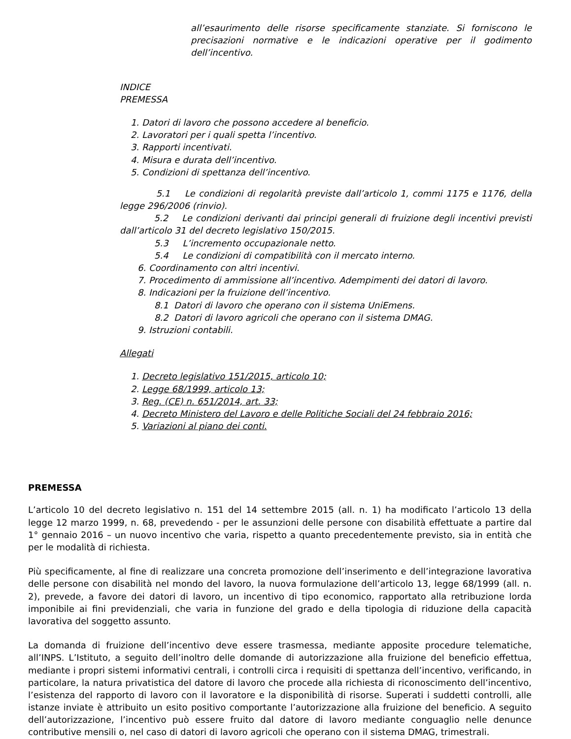all’esaurimento delle risorse specificamente stanziate. Si forniscono le precisazioni normative e le indicazioni operative per il godimento dell’incentivo.
INDICE
PREMESSA
1. Datori di lavoro che possono accedere al beneficio.
2. Lavoratori per i quali spetta l’incentivo.
3. Rapporti incentivati.
4. Misura e durata dell’incentivo.
5. Condizioni di spettanza dell’incentivo.
5.1 Le condizioni di regolarità previste dall’articolo 1, commi 1175 e 1176, della legge 296/2006 (rinvio).
5.2 Le condizioni derivanti dai principi generali di fruizione degli incentivi previsti dall’articolo 31 del decreto legislativo 150/2015.
5.3 L’incremento occupazionale netto.
5.4 Le condizioni di compatibilità con il mercato interno.
6. Coordinamento con altri incentivi.
7. Procedimento di ammissione all’incentivo. Adempimenti dei datori di lavoro.
8. Indicazioni per la fruizione dell’incentivo.
8.1 Datori di lavoro che operano con il sistema UniEmens.
8.2 Datori di lavoro agricoli che operano con il sistema DMAG.
9. Istruzioni contabili.
Allegati
1. Decreto legislativo 151/2015, articolo 10;
2. Legge 68/1999, articolo 13;
3. Reg. (CE) n. 651/2014, art. 33;
4. Decreto Ministero del Lavoro e delle Politiche Sociali del 24 febbraio 2016;
5. Variazioni al piano dei conti.
PREMESSA
L’articolo 10 del decreto legislativo n. 151 del 14 settembre 2015 (all. n. 1) ha modificato l’articolo 13 della legge 12 marzo 1999, n. 68, prevedendo - per le assunzioni delle persone con disabilità effettuate a partire dal 1° gennaio 2016 – un nuovo incentivo che varia, rispetto a quanto precedentemente previsto, sia in entità che per le modalità di richiesta.
Più specificamente, al fine di realizzare una concreta promozione dell’inserimento e dell’integrazione lavorativa delle persone con disabilità nel mondo del lavoro, la nuova formulazione dell’articolo 13, legge 68/1999 (all. n. 2), prevede, a favore dei datori di lavoro, un incentivo di tipo economico, rapportato alla retribuzione lorda imponibile ai fini previdenziali, che varia in funzione del grado e della tipologia di riduzione della capacità lavorativa del soggetto assunto.
La domanda di fruizione dell’incentivo deve essere trasmessa, mediante apposite procedure telematiche, all’INPS. L’Istituto, a seguito dell’inoltro delle domande di autorizzazione alla fruizione del beneficio effettua, mediante i propri sistemi informativi centrali, i controlli circa i requisiti di spettanza dell’incentivo, verificando, in particolare, la natura privatistica del datore di lavoro che procede alla richiesta di riconoscimento dell’incentivo, l’esistenza del rapporto di lavoro con il lavoratore e la disponibilità di risorse. Superati i suddetti controlli, alle istanze inviate è attribuito un esito positivo comportante l’autorizzazione alla fruizione del beneficio. A seguito dell’autorizzazione, l’incentivo può essere fruito dal datore di lavoro mediante conguaglio nelle denunce contributive mensili o, nel caso di datori di lavoro agricoli che operano con il sistema DMAG, trimestrali.